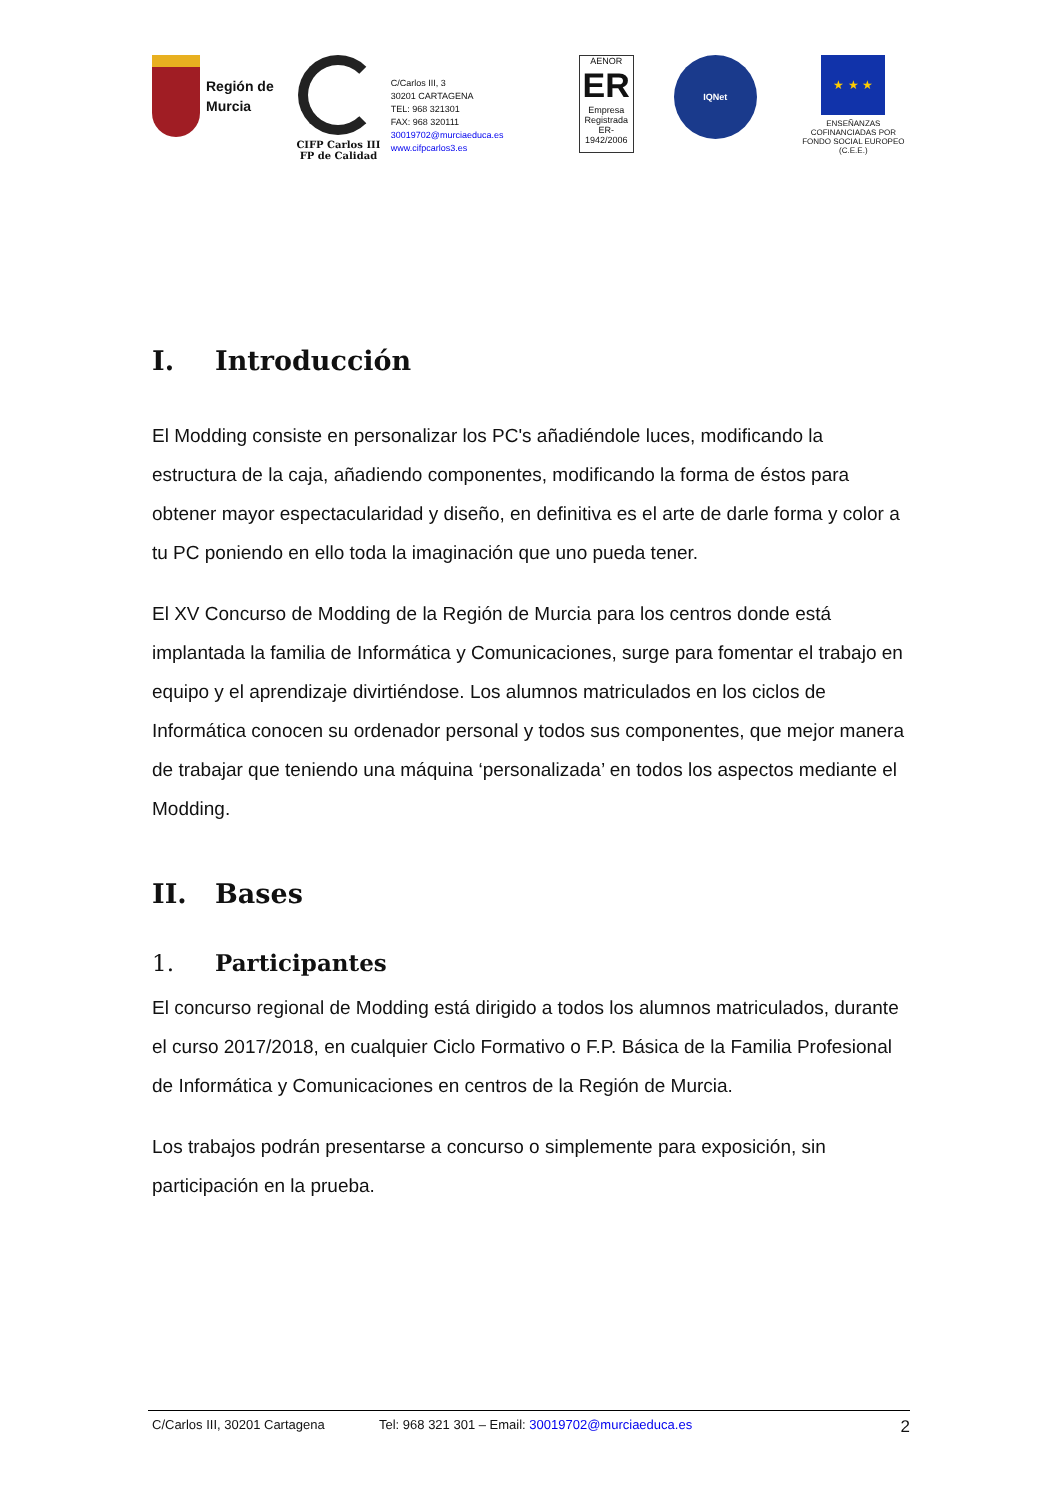Región de
Murcia
CIFP Carlos III
FP de Calidad
C/Carlos III, 3
30201 CARTAGENA
TEL: 968 321301
FAX: 968 320111
30019702@murciaeduca.es
www.cifpcarlos3.es
AENOR
ER
Empresa Registrada
ER-1942/2006
IQNet
★ ★ ★
ENSEÑANZAS COFINANCIADAS POR FONDO SOCIAL EUROPEO (C.E.E.)
I. Introducción
El Modding consiste en personalizar los PC's añadiéndole luces, modificando la estructura de la caja, añadiendo componentes, modificando la forma de éstos para obtener mayor espectacularidad y diseño, en definitiva es el arte de darle forma y color a tu PC poniendo en ello toda la imaginación que uno pueda tener.
El XV Concurso de Modding de la Región de Murcia para los centros donde está implantada la familia de Informática y Comunicaciones, surge para fomentar el trabajo en equipo y el aprendizaje divirtiéndose. Los alumnos matriculados en los ciclos de Informática conocen su ordenador personal y todos sus componentes, que mejor manera de trabajar que teniendo una máquina ‘personalizada’ en todos los aspectos mediante el Modding.
II. Bases
1. Participantes
El concurso regional de Modding está dirigido a todos los alumnos matriculados, durante el curso 2017/2018, en cualquier Ciclo Formativo o F.P. Básica de la Familia Profesional de Informática y Comunicaciones en centros de la Región de Murcia.
Los trabajos podrán presentarse a concurso o simplemente para exposición, sin participación en la prueba.
C/Carlos III, 30201 Cartagena Tel: 968 321 301 – Email: 30019702@murciaeduca.es 2